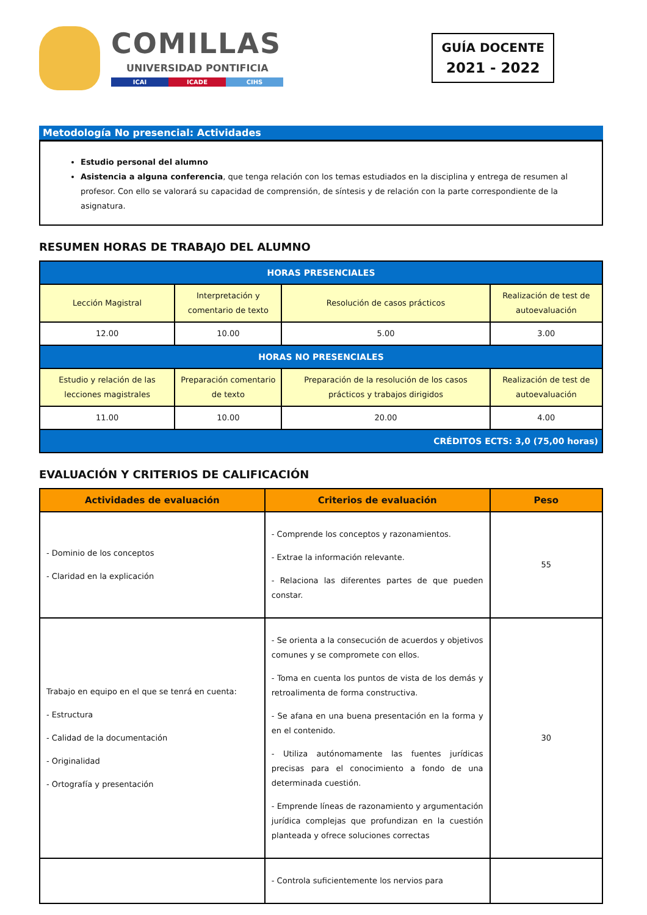COMILLAS
UNIVERSIDAD PONTIFICIA
ICAI ICADE CIHS
GUÍA DOCENTE
2021 - 2022
Metodología No presencial: Actividades
Estudio personal del alumno
Asistencia a alguna conferencia, que tenga relación con los temas estudiados en la disciplina y entrega de resumen al profesor. Con ello se valorará su capacidad de comprensión, de síntesis y de relación con la parte correspondiente de la asignatura.
RESUMEN HORAS DE TRABAJO DEL ALUMNO
| HORAS PRESENCIALES | | | |
| --- | --- | --- | --- |
| Lección Magistral | Interpretación y comentario de texto | Resolución de casos prácticos | Realización de test de autoevaluación |
| 12.00 | 10.00 | 5.00 | 3.00 |
| HORAS NO PRESENCIALES | | | |
| Estudio y relación de las lecciones magistrales | Preparación comentario de texto | Preparación de la resolución de los casos prácticos y trabajos dirigidos | Realización de test de autoevaluación |
| 11.00 | 10.00 | 20.00 | 4.00 |
| CRÉDITOS ECTS: 3,0 (75,00 horas) | | | |
EVALUACIÓN Y CRITERIOS DE CALIFICACIÓN
| Actividades de evaluación | Criterios de evaluación | Peso |
| --- | --- | --- |
| - Dominio de los conceptos - Claridad en la explicación | - Comprende los conceptos y razonamientos. - Extrae la información relevante. - Relaciona las diferentes partes de que pueden constar. | 55 |
| Trabajo en equipo en el que se tenrá en cuenta: - Estructura - Calidad de la documentación - Originalidad - Ortografía y presentación | - Se orienta a la consecución de acuerdos y objetivos comunes y se compromete con ellos. - Toma en cuenta los puntos de vista de los demás y retroalimenta de forma constructiva. - Se afana en una buena presentación en la forma y en el contenido. - Utiliza autónomamente las fuentes jurídicas precisas para el conocimiento a fondo de una determinada cuestión. - Emprende líneas de razonamiento y argumentación jurídica complejas que profundizan en la cuestión planteada y ofrece soluciones correctas | 30 |
| | - Controla suficientemente los nervios para | |